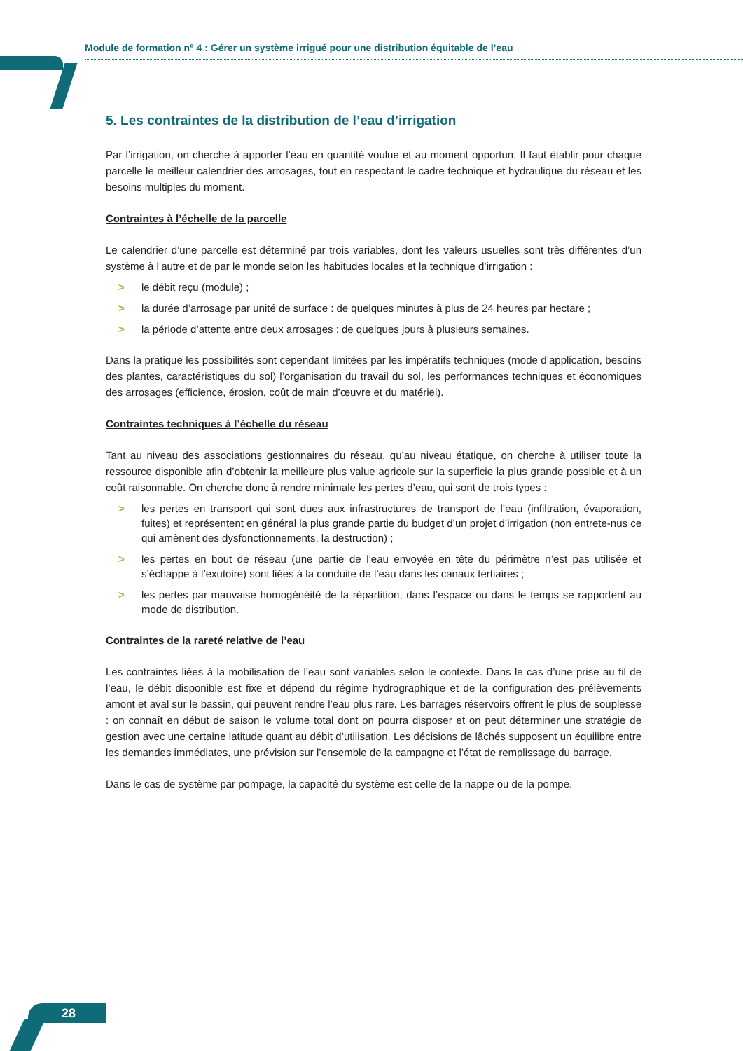Module de formation n° 4 : Gérer un système irrigué pour une distribution équitable de l’eau
5. Les contraintes de la distribution de l’eau d’irrigation
Par l’irrigation, on cherche à apporter l’eau en quantité voulue et au moment opportun. Il faut établir pour chaque parcelle le meilleur calendrier des arrosages, tout en respectant le cadre technique et hydraulique du réseau et les besoins multiples du moment.
Contraintes à l’échelle de la parcelle
Le calendrier d’une parcelle est déterminé par trois variables, dont les valeurs usuelles sont très différentes d’un système à l’autre et de par le monde selon les habitudes locales et la technique d’irrigation :
> le débit reçu (module) ;
> la durée d’arrosage par unité de surface : de quelques minutes à plus de 24 heures par hectare ;
> la période d’attente entre deux arrosages : de quelques jours à plusieurs semaines.
Dans la pratique les possibilités sont cependant limitées par les impératifs techniques (mode d’application, besoins des plantes, caractéristiques du sol) l’organisation du travail du sol, les performances techniques et économiques des arrosages (efficience, érosion, coût de main d’œuvre et du matériel).
Contraintes techniques à l’échelle du réseau
Tant au niveau des associations gestionnaires du réseau, qu’au niveau étatique, on cherche à utiliser toute la ressource disponible afin d’obtenir la meilleure plus value agricole sur la superficie la plus grande possible et à un coût raisonnable. On cherche donc à rendre minimale les pertes d’eau, qui sont de trois types :
> les pertes en transport qui sont dues aux infrastructures de transport de l’eau (infiltration, évaporation, fuites) et représentent en général la plus grande partie du budget d’un projet d’irrigation (non entrete-nus ce qui amènent des dysfonctionnements, la destruction) ;
> les pertes en bout de réseau (une partie de l’eau envoyée en tête du périmètre n’est pas utilisée et s’échappe à l’exutoire) sont liées à la conduite de l’eau dans les canaux tertiaires ;
> les pertes par mauvaise homogénéité de la répartition, dans l’espace ou dans le temps se rapportent au mode de distribution.
Contraintes de la rareté relative de l’eau
Les contraintes liées à la mobilisation de l’eau sont variables selon le contexte. Dans le cas d’une prise au fil de l’eau, le débit disponible est fixe et dépend du régime hydrographique et de la configuration des prélèvements amont et aval sur le bassin, qui peuvent rendre l’eau plus rare. Les barrages réservoirs offrent le plus de souplesse : on connaît en début de saison le volume total dont on pourra disposer et on peut déterminer une stratégie de gestion avec une certaine latitude quant au débit d’utilisation. Les décisions de lâchés supposent un équilibre entre les demandes immédiates, une prévision sur l’ensemble de la campagne et l’état de remplissage du barrage.
Dans le cas de système par pompage, la capacité du système est celle de la nappe ou de la pompe.
28